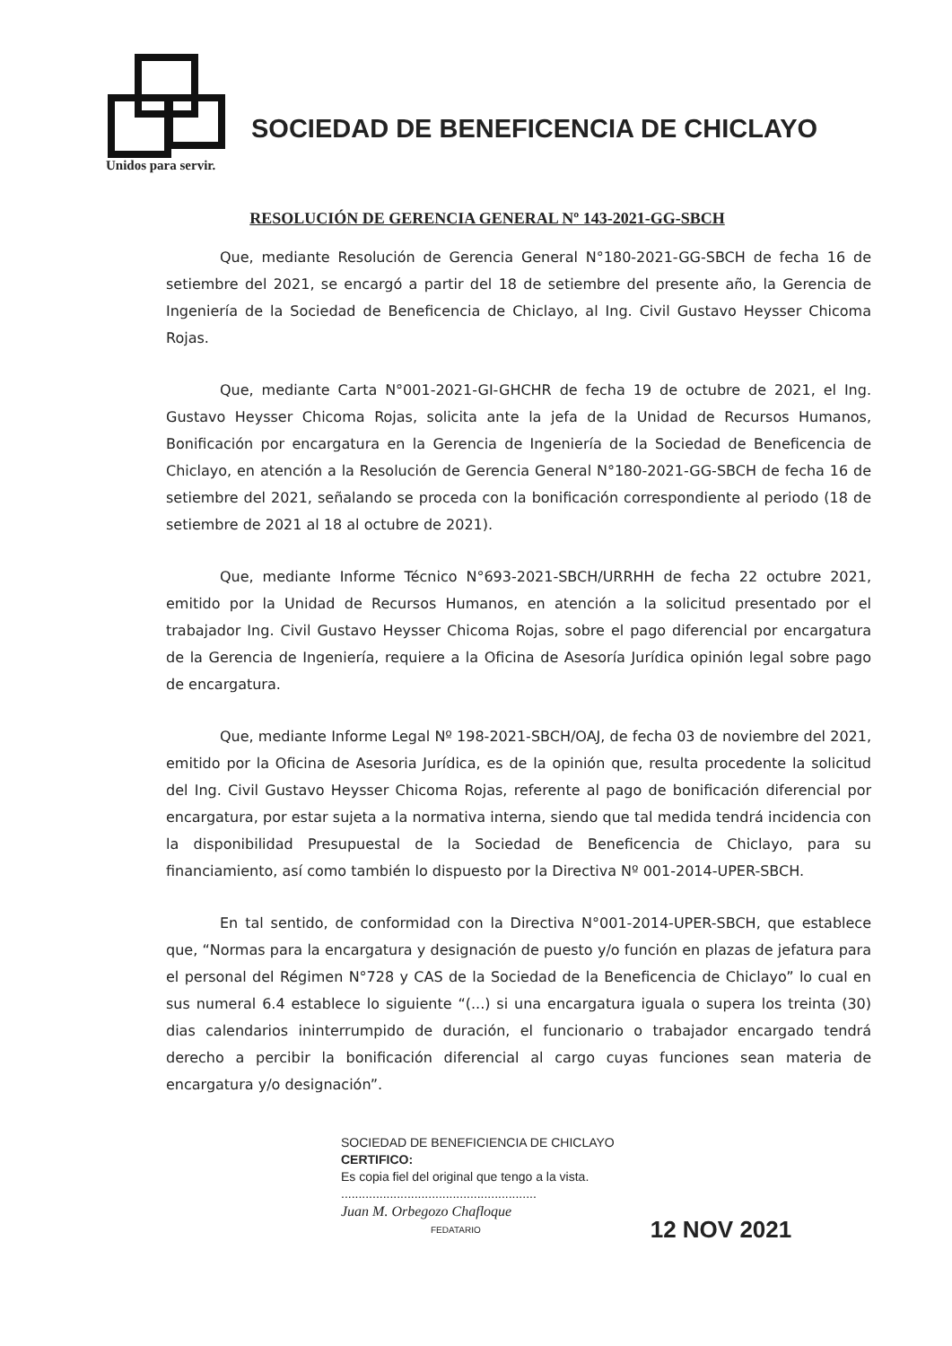SOCIEDAD DE BENEFICENCIA DE CHICLAYO
Unidos para servir.
RESOLUCIÓN DE GERENCIA GENERAL Nº 143-2021-GG-SBCH
Que, mediante Resolución de Gerencia General N°180-2021-GG-SBCH de fecha 16 de setiembre del 2021, se encargó a partir del 18 de setiembre del presente año, la Gerencia de Ingeniería de la Sociedad de Beneficencia de Chiclayo, al Ing. Civil Gustavo Heysser Chicoma Rojas.
Que, mediante Carta N°001-2021-GI-GHCHR de fecha 19 de octubre de 2021, el Ing. Gustavo Heysser Chicoma Rojas, solicita ante la jefa de la Unidad de Recursos Humanos, Bonificación por encargatura en la Gerencia de Ingeniería de la Sociedad de Beneficencia de Chiclayo, en atención a la Resolución de Gerencia General N°180-2021-GG-SBCH de fecha 16 de setiembre del 2021, señalando se proceda con la bonificación correspondiente al periodo (18 de setiembre de 2021 al 18 al octubre de 2021).
Que, mediante Informe Técnico N°693-2021-SBCH/URRHH de fecha 22 octubre 2021, emitido por la Unidad de Recursos Humanos, en atención a la solicitud presentado por el trabajador Ing. Civil Gustavo Heysser Chicoma Rojas, sobre el pago diferencial por encargatura de la Gerencia de Ingeniería, requiere a la Oficina de Asesoría Jurídica opinión legal sobre pago de encargatura.
Que, mediante Informe Legal Nº 198-2021-SBCH/OAJ, de fecha 03 de noviembre del 2021, emitido por la Oficina de Asesoria Jurídica, es de la opinión que, resulta procedente la solicitud del Ing. Civil Gustavo Heysser Chicoma Rojas, referente al pago de bonificación diferencial por encargatura, por estar sujeta a la normativa interna, siendo que tal medida tendrá incidencia con la disponibilidad Presupuestal de la Sociedad de Beneficencia de Chiclayo, para su financiamiento, así como también lo dispuesto por la Directiva Nº 001-2014-UPER-SBCH.
En tal sentido, de conformidad con la Directiva N°001-2014-UPER-SBCH, que establece que, “Normas para la encargatura y designación de puesto y/o función en plazas de jefatura para el personal del Régimen N°728 y CAS de la Sociedad de la Beneficencia de Chiclayo” lo cual en sus numeral 6.4 establece lo siguiente “(...) si una encargatura iguala o supera los treinta (30) dias calendarios ininterrumpido de duración, el funcionario o trabajador encargado tendrá derecho a percibir la bonificación diferencial al cargo cuyas funciones sean materia de encargatura y/o designación”.
SOCIEDAD DE BENEFICIENCIA DE CHICLAYO
CERTIFICO:
Es copia fiel del original que tengo a la vista.
........................................................
Juan M. Orbegozo Chafloque
FEDATARIO
12 NOV 2021